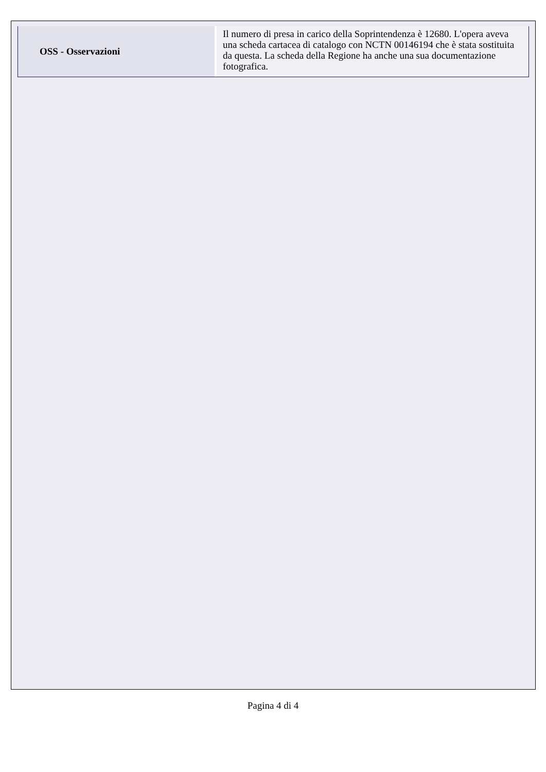| OSS - Osservazioni | Il numero di presa in carico della Soprintendenza è 12680. L'opera aveva una scheda cartacea di catalogo con NCTN 00146194 che è stata sostituita da questa. La scheda della Regione ha anche una sua documentazione fotografica. |
Pagina 4 di 4